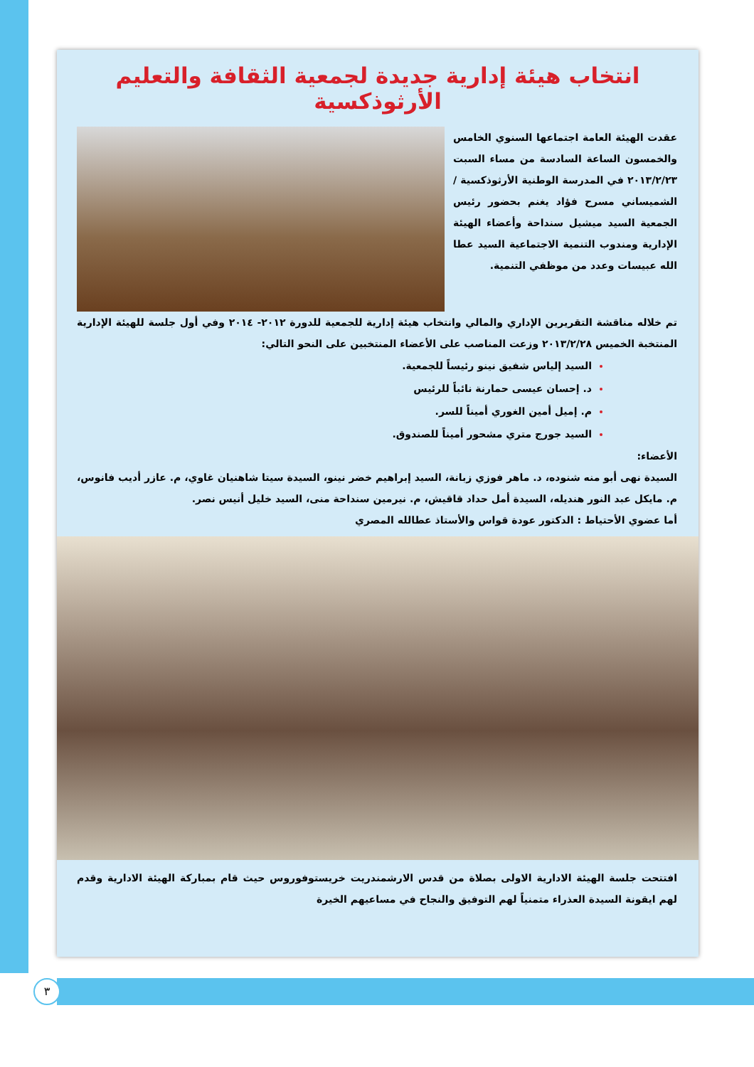انتخاب هيئة إدارية جديدة لجمعية الثقافة والتعليم الأرثوذكسية
عقدت الهيئة العامة اجتماعها السنوي الخامس والخمسون الساعة السادسة من مساء السبت ٢٠١٣/٢/٢٣ في المدرسة الوطنية الأرثوذكسية / الشميساني مسرح فؤاد يغنم بحضور رئيس الجمعية السيد ميشيل سنداحة وأعضاء الهيئة الإدارية ومندوب التنمية الاجتماعية السيد عطا الله عبيسات وعدد من موظفي التنمية.
تم خلاله مناقشة التقريرين الإداري والمالي وانتخاب هيئة إدارية للجمعية للدورة ٢٠١٢- ٢٠١٤ وفي أول جلسة للهيئة الإدارية المنتخبة الخميس ٢٠١٣/٢/٢٨ وزعت المناصب على الأعضاء المنتخبين على النحو التالي:
السيد إلياس شفيق نينو رئيساً للجمعية.
د. إحسان عيسى حمارنة نائباً للرئيس
م. إميل أمين الغوري أميناً للسر.
السيد جورج متري مشحور أميناً للصندوق.
الأعضاء:
السيدة نهى أبو منه شنوده، د. ماهر فوزي زبانة، السيد إبراهيم خضر نينو، السيدة سيتا شاهنيان غاوي، م. عازر أديب فانوس، م. مايكل عبد النور هنديله، السيدة أمل حداد قاقيش، م. نيرمين سنداحة منى، السيد خليل أنيس نصر.
أما عضوي الأحتياط : الدكتور عودة قواس والأستاذ عطالله المصري
افتتحت جلسة الهيئة الادارية الاولى بصلاة من قدس الارشمندريت خريستوفوروس حيث قام بمباركة الهيئة الادارية وقدم لهم ايقونة السيدة العذراء متمنياً لهم التوفيق والنجاح في مساعيهم الخيرة
٣